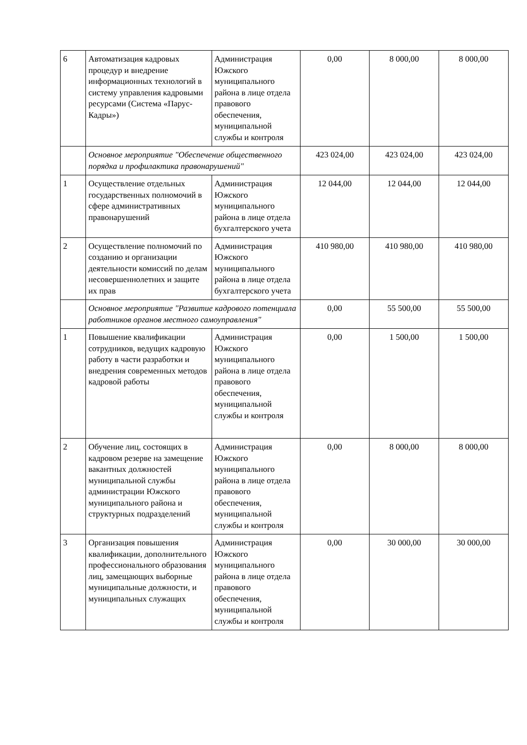| 6 | Автоматизация кадровых процедур и внедрение информационных технологий в систему управления кадровыми ресурсами (Система «Парус-Кадры») | Администрация Южского муниципального района в лице отдела правового обеспечения, муниципальной службы и контроля | 0,00 | 8 000,00 | 8 000,00 |
| | Основное мероприятие "Обеспечение общественного порядка и профилактика правонарушений" | | 423 024,00 | 423 024,00 | 423 024,00 |
| 1 | Осуществление отдельных государственных полномочий в сфере административных правонарушений | Администрация Южского муниципального района в лице отдела бухгалтерского учета | 12 044,00 | 12 044,00 | 12 044,00 |
| 2 | Осуществление полномочий по созданию и организации деятельности комиссий по делам несовершеннолетних и защите их прав | Администрация Южского муниципального района в лице отдела бухгалтерского учета | 410 980,00 | 410 980,00 | 410 980,00 |
| | Основное мероприятие "Развитие кадрового потенциала работников органов местного самоуправления" | | 0,00 | 55 500,00 | 55 500,00 |
| 1 | Повышение квалификации сотрудников, ведущих кадровую работу в части разработки и внедрения современных методов кадровой работы | Администрация Южского муниципального района в лице отдела правового обеспечения, муниципальной службы и контроля | 0,00 | 1 500,00 | 1 500,00 |
| 2 | Обучение лиц, состоящих в кадровом резерве на замещение вакантных должностей муниципальной службы администрации Южского муниципального района и структурных подразделений | Администрация Южского муниципального района в лице отдела правового обеспечения, муниципальной службы и контроля | 0,00 | 8 000,00 | 8 000,00 |
| 3 | Организация повышения квалификации, дополнительного профессионального образования лиц, замещающих выборные муниципальные должности, и муниципальных служащих | Администрация Южского муниципального района в лице отдела правового обеспечения, муниципальной службы и контроля | 0,00 | 30 000,00 | 30 000,00 |